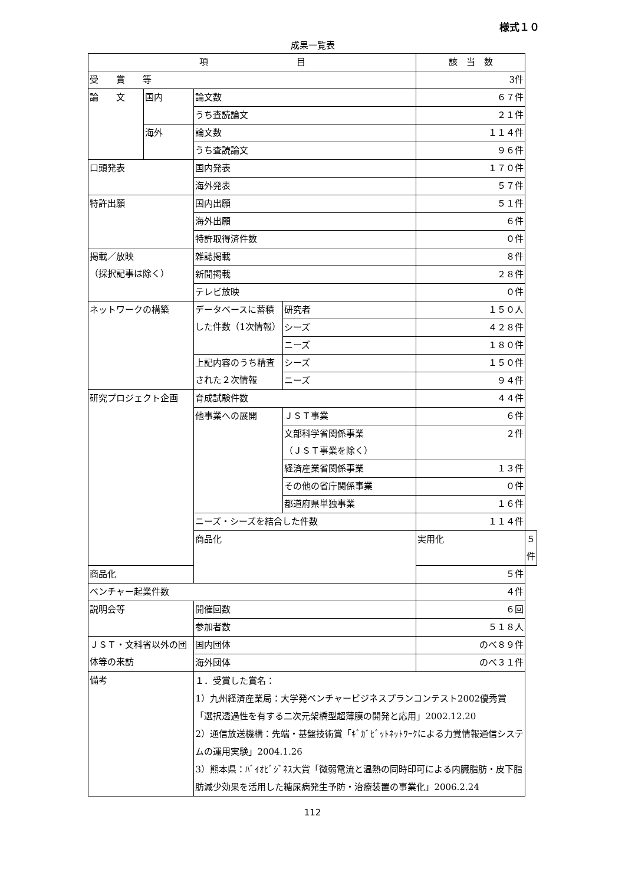様式１０
成果一覧表
| 項 目 | | | | 該 当 数 | |
| --- | --- | --- | --- | --- | --- |
| 受 賞 等 | | | | 3件 | |
| 論 文 | 国内 | 論文数 | | ６７件 | |
| | | うち査読論文 | | ２１件 | |
| | 海外 | 論文数 | | １１４件 | |
| | | うち査読論文 | | ９６件 | |
| 口頭発表 | | 国内発表 | | １７０件 | |
| | | 海外発表 | | ５７件 | |
| 特許出願 | | 国内出願 | | ５１件 | |
| | | 海外出願 | | ６件 | |
| | | 特許取得済件数 | | ０件 | |
| 掲載／放映 （採択記事は除く） | | 雑誌掲載 | | ８件 | |
| | | 新聞掲載 | | ２８件 | |
| | | テレビ放映 | | ０件 | |
| ネットワークの構築 | | データベースに蓄積した件数（1次情報） | 研究者 | １５０人 | |
| | | | シーズ | ４２８件 | |
| | | | ニーズ | １８０件 | |
| | | 上記内容のうち精査された２次情報 | シーズ | １５０件 | |
| | | | ニーズ | ９４件 | |
| 研究プロジェクト企画 | | 育成試験件数 | | ４４件 | |
| | | 他事業への展開 | ＪＳＴ事業 | ６件 | |
| | | | 文部科学省関係事業 （ＪＳＴ事業を除く） | ２件 | |
| | | | 経済産業省関係事業 | １３件 | |
| | | | その他の省庁関係事業 | ０件 | |
| | | | 都道府県単独事業 | １６件 | |
| | | ニーズ・シーズを結合した件数 | | １１４件 | |
| | | 商品化 | | 実用化 | ５件 |
| 商品化 | | | | ５件 | |
| ベンチャー起業件数 | | | | ４件 | |
| 説明会等 | | 開催回数 | | ６回 | |
| | | 参加者数 | | ５１８人 | |
| ＪＳＴ・文科省以外の団体等の来訪 | | 国内団体 | | のべ８９件 | |
| | | 海外団体 | | のべ３１件 | |
| 備考 | | １．受賞した賞名： 1）九州経済産業局：大学発ベンチャービジネスプランコンテスト2002優秀賞「選択透過性を有する二次元架橋型超薄膜の開発と応用」2002.12.20 2）通信放送機構：先端・基盤技術賞「ｷﾞｶﾞﾋﾞｯﾄﾈｯﾄﾜｰｸによる力覚情報通信システムの運用実験」2004.1.26 3）熊本県：ﾊﾞｲｵﾋﾞｼﾞﾈｽ大賞「微弱電流と温熱の同時印可による内臓脂肪・皮下脂肪減少効果を活用した糖尿病発生予防・治療装置の事業化」2006.2.24 | | | |
112